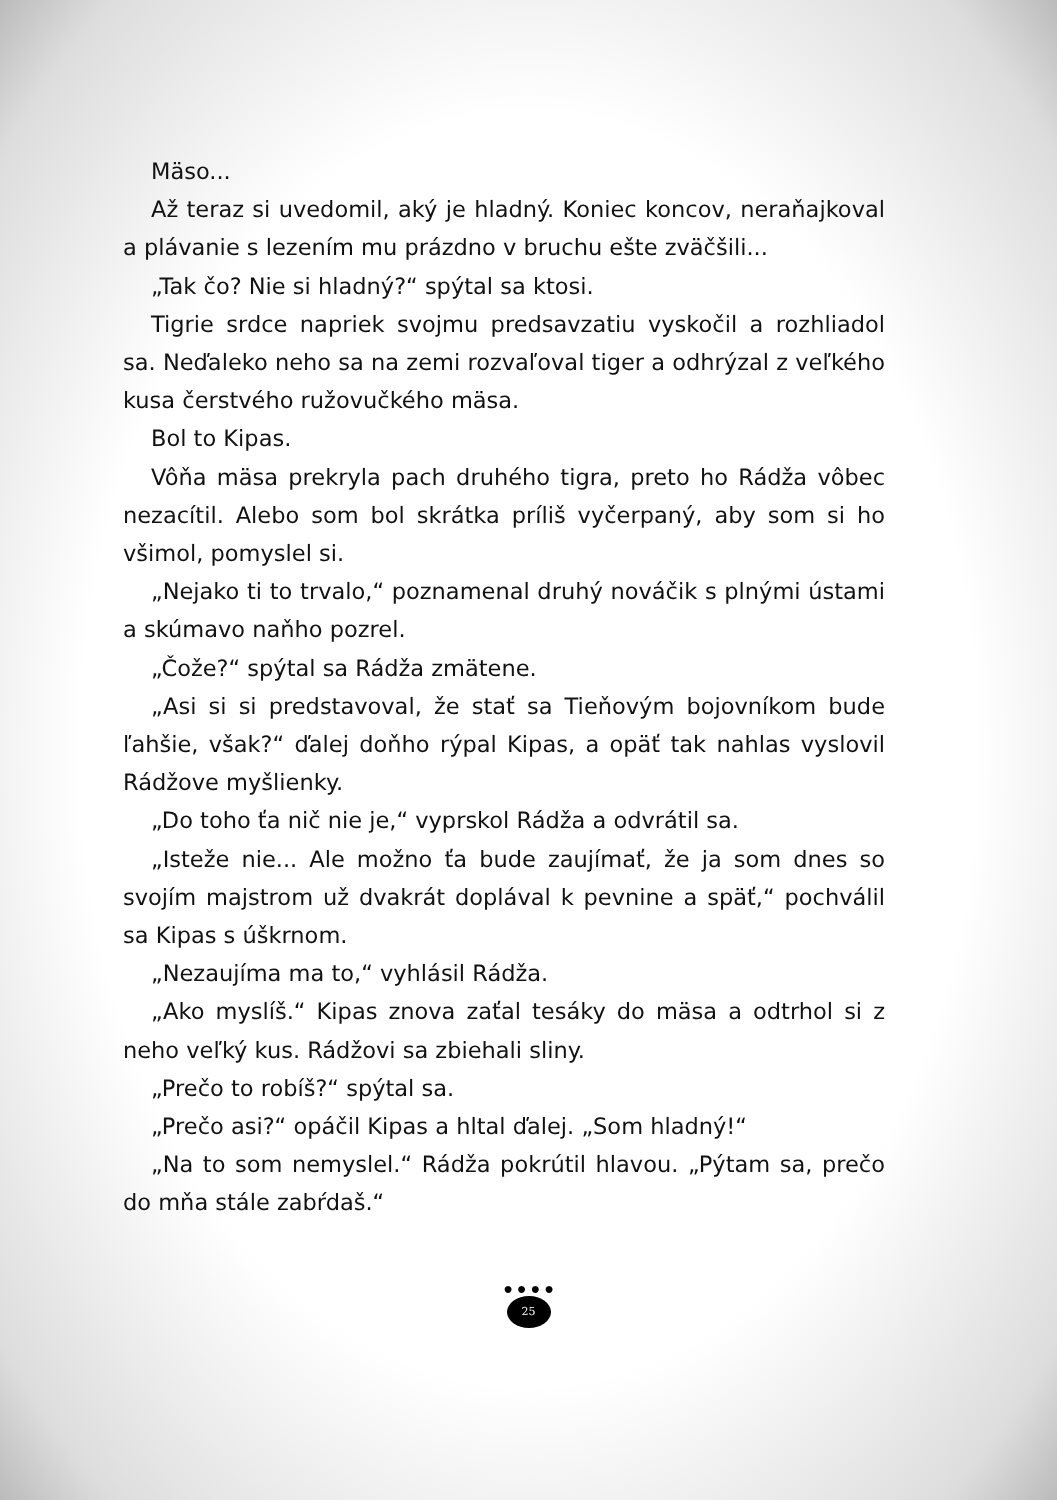Mäso...
Až teraz si uvedomil, aký je hladný. Koniec koncov, neraňajkoval a plávanie s lezením mu prázdno v bruchu ešte zväčšili...
„Tak čo? Nie si hladný?“ spýtal sa ktosi.
Tigrie srdce napriek svojmu predsavzatiu vyskočil a rozhliadol sa. Neďaleko neho sa na zemi rozvaľoval tiger a odhrýzal z veľkého kusa čerstvého ružovučkého mäsa.
Bol to Kipas.
Vôňa mäsa prekryla pach druhého tigra, preto ho Rádža vôbec nezacítil. Alebo som bol skrátka príliš vyčerpaný, aby som si ho všimol, pomyslel si.
„Nejako ti to trvalo,“ poznamenal druhý nováčik s plnými ústami a skúmavo naňho pozrel.
„Čože?“ spýtal sa Rádža zmätene.
„Asi si si predstavoval, že stať sa Tieňovým bojovníkom bude ľahšie, však?“ ďalej doňho rýpal Kipas, a opäť tak nahlas vyslovil Rádžove myšlienky.
„Do toho ťa nič nie je,“ vyprskol Rádža a odvrátil sa.
„Isteže nie... Ale možno ťa bude zaujímať, že ja som dnes so svojím majstrom už dvakrát doplával k pevnine a späť,“ pochválil sa Kipas s úškrnom.
„Nezaujíma ma to,“ vyhlásil Rádža.
„Ako myslíš.“ Kipas znova zaťal tesáky do mäsa a odtrhol si z neho veľký kus. Rádžovi sa zbiehali sliny.
„Prečo to robíš?“ spýtal sa.
„Prečo asi?“ opáčil Kipas a hltal ďalej. „Som hladný!“
„Na to som nemyslel.“ Rádža pokrútil hlavou. „Pýtam sa, prečo do mňa stále zabŕdaš.“
● ● ● ●
25